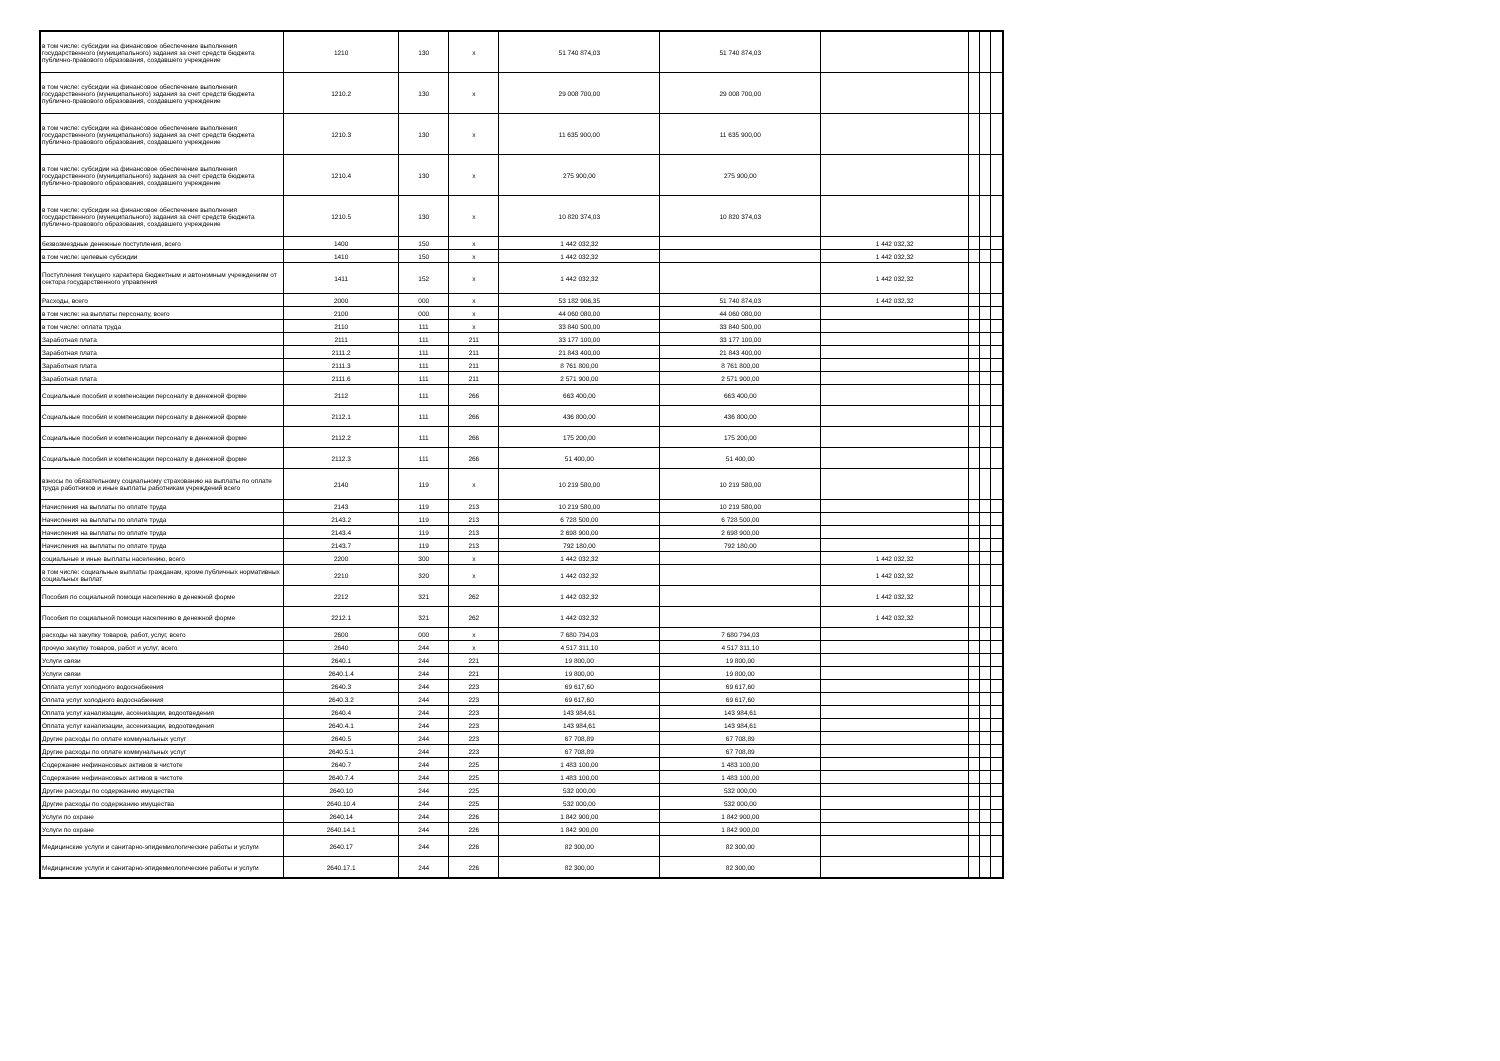| в том числе: субсидии на финансовое обеспечение выполнения государственного (муниципального) задания за счет средств бюджета публично-правового образования, создавшего учреждение | 1210 | 130 | x | 51 740 874,03 | 51 740 874,03 | | | | |
| в том числе: субсидии на финансовое обеспечение выполнения государственного (муниципального) задания за счет средств бюджета публично-правового образования, создавшего учреждение | 1210.2 | 130 | x | 29 008 700,00 | 29 008 700,00 | | | | |
| в том числе: субсидии на финансовое обеспечение выполнения государственного (муниципального) задания за счет средств бюджета публично-правового образования, создавшего учреждение | 1210.3 | 130 | x | 11 635 900,00 | 11 635 900,00 | | | | |
| в том числе: субсидии на финансовое обеспечение выполнения государственного (муниципального) задания за счет средств бюджета публично-правового образования, создавшего учреждение | 1210.4 | 130 | x | 275 900,00 | 275 900,00 | | | | |
| в том числе: субсидии на финансовое обеспечение выполнения государственного (муниципального) задания за счет средств бюджета публично-правового образования, создавшего учреждение | 1210.5 | 130 | x | 10 820 374,03 | 10 820 374,03 | | | | |
| безвозмездные денежные поступления, всего | 1400 | 150 | x | 1 442 032,32 | | 1 442 032,32 | | | |
| в том числе: целевые субсидии | 1410 | 150 | x | 1 442 032,32 | | 1 442 032,32 | | | |
| Поступления текущего характера бюджетным и автономным учреждениям от сектора государственного управления | 1411 | 152 | x | 1 442 032,32 | | 1 442 032,32 | | | |
| Расходы, всего | 2000 | 000 | x | 53 182 906,35 | 51 740 874,03 | 1 442 032,32 | | | |
| в том числе: на выплаты персоналу, всего | 2100 | 000 | x | 44 060 080,00 | 44 060 080,00 | | | | |
| в том числе: оплата труда | 2110 | 111 | x | 33 840 500,00 | 33 840 500,00 | | | | |
| Заработная плата | 2111 | 111 | 211 | 33 177 100,00 | 33 177 100,00 | | | | |
| Заработная плата | 2111.2 | 111 | 211 | 21 843 400,00 | 21 843 400,00 | | | | |
| Заработная плата | 2111.3 | 111 | 211 | 8 761 800,00 | 8 761 800,00 | | | | |
| Заработная плата | 2111.6 | 111 | 211 | 2 571 900,00 | 2 571 900,00 | | | | |
| Социальные пособия и компенсации персоналу в денежной форме | 2112 | 111 | 266 | 663 400,00 | 663 400,00 | | | | |
| Социальные пособия и компенсации персоналу в денежной форме | 2112.1 | 111 | 266 | 436 800,00 | 436 800,00 | | | | |
| Социальные пособия и компенсации персоналу в денежной форме | 2112.2 | 111 | 266 | 175 200,00 | 175 200,00 | | | | |
| Социальные пособия и компенсации персоналу в денежной форме | 2112.3 | 111 | 266 | 51 400,00 | 51 400,00 | | | | |
| взносы по обязательному социальному страхованию на выплаты по оплате труда работников и иные выплаты работникам учреждений всего | 2140 | 119 | x | 10 219 580,00 | 10 219 580,00 | | | | |
| Начисления на выплаты по оплате труда | 2143 | 119 | 213 | 10 219 580,00 | 10 219 580,00 | | | | |
| Начисления на выплаты по оплате труда | 2143.2 | 119 | 213 | 6 728 500,00 | 6 728 500,00 | | | | |
| Начисления на выплаты по оплате труда | 2143.4 | 119 | 213 | 2 698 900,00 | 2 698 900,00 | | | | |
| Начисления на выплаты по оплате труда | 2143.7 | 119 | 213 | 792 180,00 | 792 180,00 | | | | |
| социальные и иные выплаты населению, всего | 2200 | 300 | x | 1 442 032,32 | | 1 442 032,32 | | | |
| в том числе: социальные выплаты гражданам, кроме публичных нормативных социальных выплат | 2210 | 320 | x | 1 442 032,32 | | 1 442 032,32 | | | |
| Пособия по социальной помощи населению в денежной форме | 2212 | 321 | 262 | 1 442 032,32 | | 1 442 032,32 | | | |
| Пособия по социальной помощи населению в денежной форме | 2212.1 | 321 | 262 | 1 442 032,32 | | 1 442 032,32 | | | |
| расходы на закупку товаров, работ, услуг, всего | 2600 | 000 | x | 7 680 794,03 | 7 680 794,03 | | | | |
| прочую закупку товаров, работ и услуг, всего | 2640 | 244 | x | 4 517 311,10 | 4 517 311,10 | | | | |
| Услуги связи | 2640.1 | 244 | 221 | 19 800,00 | 19 800,00 | | | | |
| Услуги связи | 2640.1.4 | 244 | 221 | 19 800,00 | 19 800,00 | | | | |
| Оплата услуг холодного водоснабжения | 2640.3 | 244 | 223 | 69 617,60 | 69 617,60 | | | | |
| Оплата услуг холодного водоснабжения | 2640.3.2 | 244 | 223 | 69 617,60 | 69 617,60 | | | | |
| Оплата услуг канализации, ассенизации, водоотведения | 2640.4 | 244 | 223 | 143 984,61 | 143 984,61 | | | | |
| Оплата услуг канализации, ассенизации, водоотведения | 2640.4.1 | 244 | 223 | 143 984,61 | 143 984,61 | | | | |
| Другие расходы по оплате коммунальных услуг | 2640.5 | 244 | 223 | 67 708,89 | 67 708,89 | | | | |
| Другие расходы по оплате коммунальных услуг | 2640.5.1 | 244 | 223 | 67 708,89 | 67 708,89 | | | | |
| Содержание нефинансовых активов в чистоте | 2640.7 | 244 | 225 | 1 483 100,00 | 1 483 100,00 | | | | |
| Содержание нефинансовых активов в чистоте | 2640.7.4 | 244 | 225 | 1 483 100,00 | 1 483 100,00 | | | | |
| Другие расходы по содержанию имущества | 2640.10 | 244 | 225 | 532 000,00 | 532 000,00 | | | | |
| Другие расходы по содержанию имущества | 2640.10.4 | 244 | 225 | 532 000,00 | 532 000,00 | | | | |
| Услуги по охране | 2640.14 | 244 | 226 | 1 842 900,00 | 1 842 900,00 | | | | |
| Услуги по охране | 2640.14.1 | 244 | 226 | 1 842 900,00 | 1 842 900,00 | | | | |
| Медицинские услуги и санитарно-эпидемиологические работы и услуги | 2640.17 | 244 | 226 | 82 300,00 | 82 300,00 | | | | |
| Медицинские услуги и санитарно-эпидемиологические работы и услуги | 2640.17.1 | 244 | 226 | 82 300,00 | 82 300,00 | | | | |